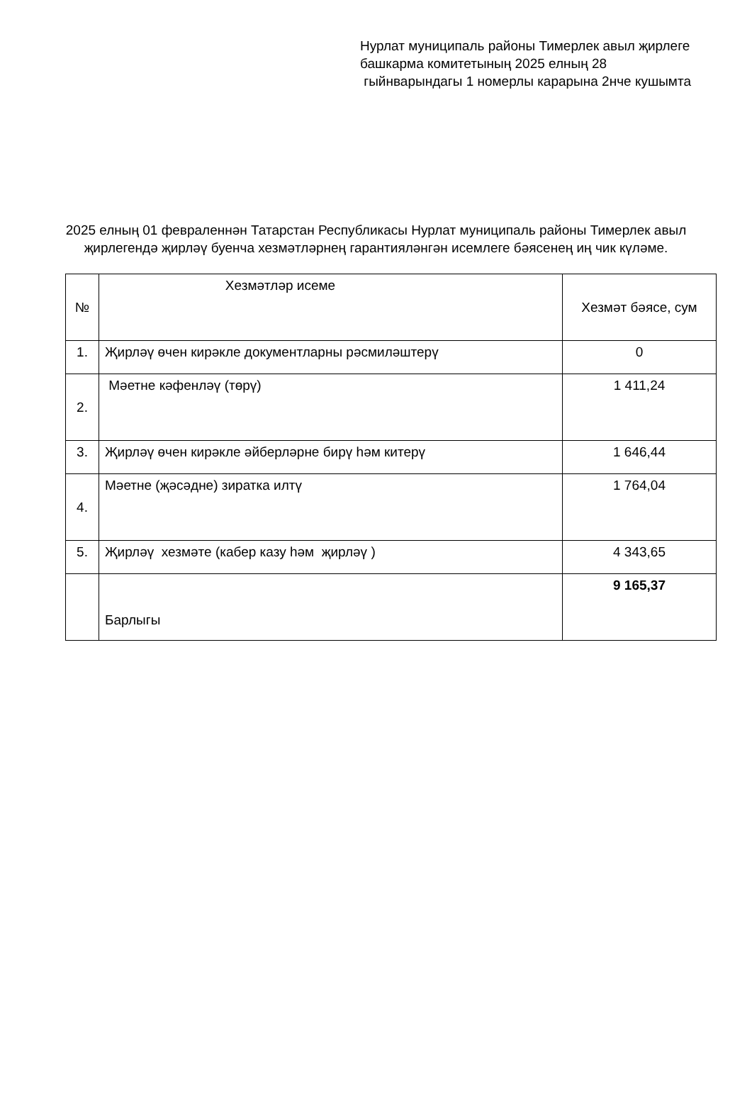Нурлат муниципаль районы Тимерлек авыл җирлеге башкарма комитетының 2025 елның 28 гыйнварындагы 1 номерлы карарына 2нче кушымта
2025 елның 01 февраленнән Татарстан Республикасы Нурлат муниципаль районы Тимерлек авыл җирлегендә җирләү буенча хезмәтләрнең гарантияләнгән исемлеге бәясенең иң чик күләме.
| № | Хезмәтләр исеме | Хезмәт бәясе, сум |
| --- | --- | --- |
| 1. | Җирләү өчен кирәкле документларны рәсмиләштерү | 0 |
| 2. | Мәетне кәфенләү (төрү) | 1 411,24 |
| 3. | Җирләү өчен кирәкле әйберләрне бирү һәм китерү | 1 646,44 |
| 4. | Мәетне (җәсәдне) зиратка илтү | 1 764,04 |
| 5. | Җирләү хезмәте (кабер казу һәм җирләү ) | 4 343,65 |
| | Барлыгы | 9 165,37 |